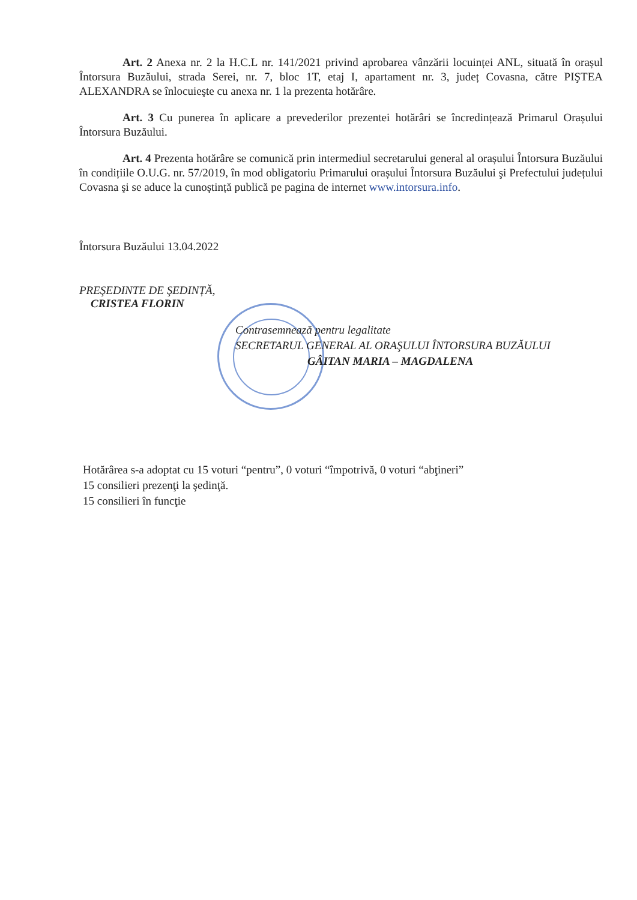Art. 2 Anexa nr. 2 la H.C.L nr. 141/2021 privind aprobarea vânzării locuinței ANL, situată în orașul Întorsura Buzăului, strada Serei, nr. 7, bloc 1T, etaj I, apartament nr. 3, județ Covasna, către PIŞTEA ALEXANDRA se înlocuieşte cu anexa nr. 1 la prezenta hotărâre.
Art. 3 Cu punerea în aplicare a prevederilor prezentei hotărâri se încredințează Primarul Orașului Întorsura Buzăului.
Art. 4 Prezenta hotărâre se comunică prin intermediul secretarului general al orașului Întorsura Buzăului în condițiile O.U.G. nr. 57/2019, în mod obligatoriu Primarului orașului Întorsura Buzăului şi Prefectului județului Covasna şi se aduce la cunoştință publică pe pagina de internet www.intorsura.info.
Întorsura Buzăului 13.04.2022
PREŞEDINTE DE ŞEDINȚĂ,
CRISTEA FLORIN
Contrasemnează pentru legalitate
SECRETARUL GENERAL AL ORAŞULUI ÎNTORSURA BUZĂULUI
GÂITAN MARIA – MAGDALENA
Hotărârea s-a adoptat cu 15 voturi “pentru”, 0 voturi “împotrivă, 0 voturi “abţineri”
15 consilieri prezenţi la şedinţă.
15 consilieri în funcţie